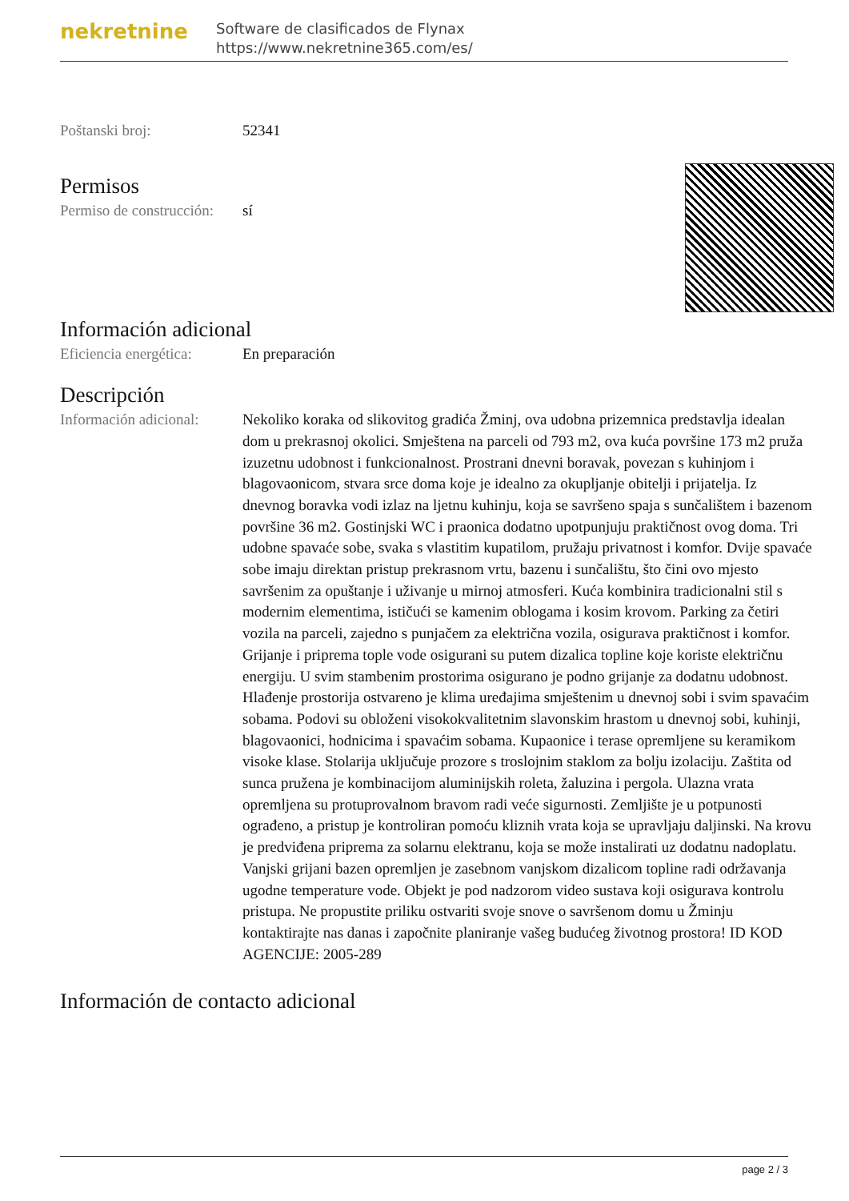nekretnine
Software de clasificados de Flynax
https://www.nekretnine365.com/es/
| Poštanski broj: | 52341 |
Permisos
| Permiso de construcción: | sí |
Información adicional
| Eficiencia energética: | En preparación |
Descripción
| Información adicional: | Nekoliko koraka od slikovitog gradića Žminj, ova udobna prizemnica predstavlja idealan dom u prekrasnoj okolici. Smještena na parceli od 793 m2, ova kuća površine 173 m2 pruža izuzetnu udobnost i funkcionalnost. Prostrani dnevni boravak, povezan s kuhinjom i blagovaonicom, stvara srce doma koje je idealno za okupljanje obitelji i prijatelja. Iz dnevnog boravka vodi izlaz na ljetnu kuhinju, koja se savršeno spaja s sunčalištem i bazenom površine 36 m2. Gostinjski WC i praonica dodatno upotpunjuju praktičnost ovog doma. Tri udobne spavaće sobe, svaka s vlastitim kupatilom, pružaju privatnost i komfor. Dvije spavaće sobe imaju direktan pristup prekrasnom vrtu, bazenu i sunčalištu, što čini ovo mjesto savršenim za opuštanje i uživanje u mirnoj atmosferi. Kuća kombinira tradicionalni stil s modernim elementima, ističući se kamenim oblogama i kosim krovom. Parking za četiri vozila na parceli, zajedno s punjačem za električna vozila, osigurava praktičnost i komfor. Grijanje i priprema tople vode osigurani su putem dizalica topline koje koriste električnu energiju. U svim stambenim prostorima osigurano je podno grijanje za dodatnu udobnost. Hlađenje prostorija ostvareno je klima uređajima smještenim u dnevnoj sobi i svim spavaćim sobama. Podovi su obloženi visokokvalitetnim slavonskim hrastom u dnevnoj sobi, kuhinji, blagovaonici, hodnicima i spavaćim sobama. Kupaonice i terase opremljene su keramikom visoke klase. Stolarija uključuje prozore s troslojnim staklom za bolju izolaciju. Zaštita od sunca pružena je kombinacijom aluminijskih roleta, žaluzina i pergola. Ulazna vrata opremljena su protuprovalnom bravom radi veće sigurnosti. Zemljište je u potpunosti ograđeno, a pristup je kontroliran pomoću kliznih vrata koja se upravljaju daljinski. Na krovu je predviđena priprema za solarnu elektranu, koja se može instalirati uz dodatnu nadoplatu. Vanjski grijani bazen opremljen je zasebnom vanjskom dizalicom topline radi održavanja ugodne temperature vode. Objekt je pod nadzorom video sustava koji osigurava kontrolu pristupa. Ne propustite priliku ostvariti svoje snove o savršenom domu u Žminju kontaktirajte nas danas i započnite planiranje vašeg budućeg životnog prostora! ID KOD AGENCIJE: 2005-289 |
Información de contacto adicional
page 2 / 3